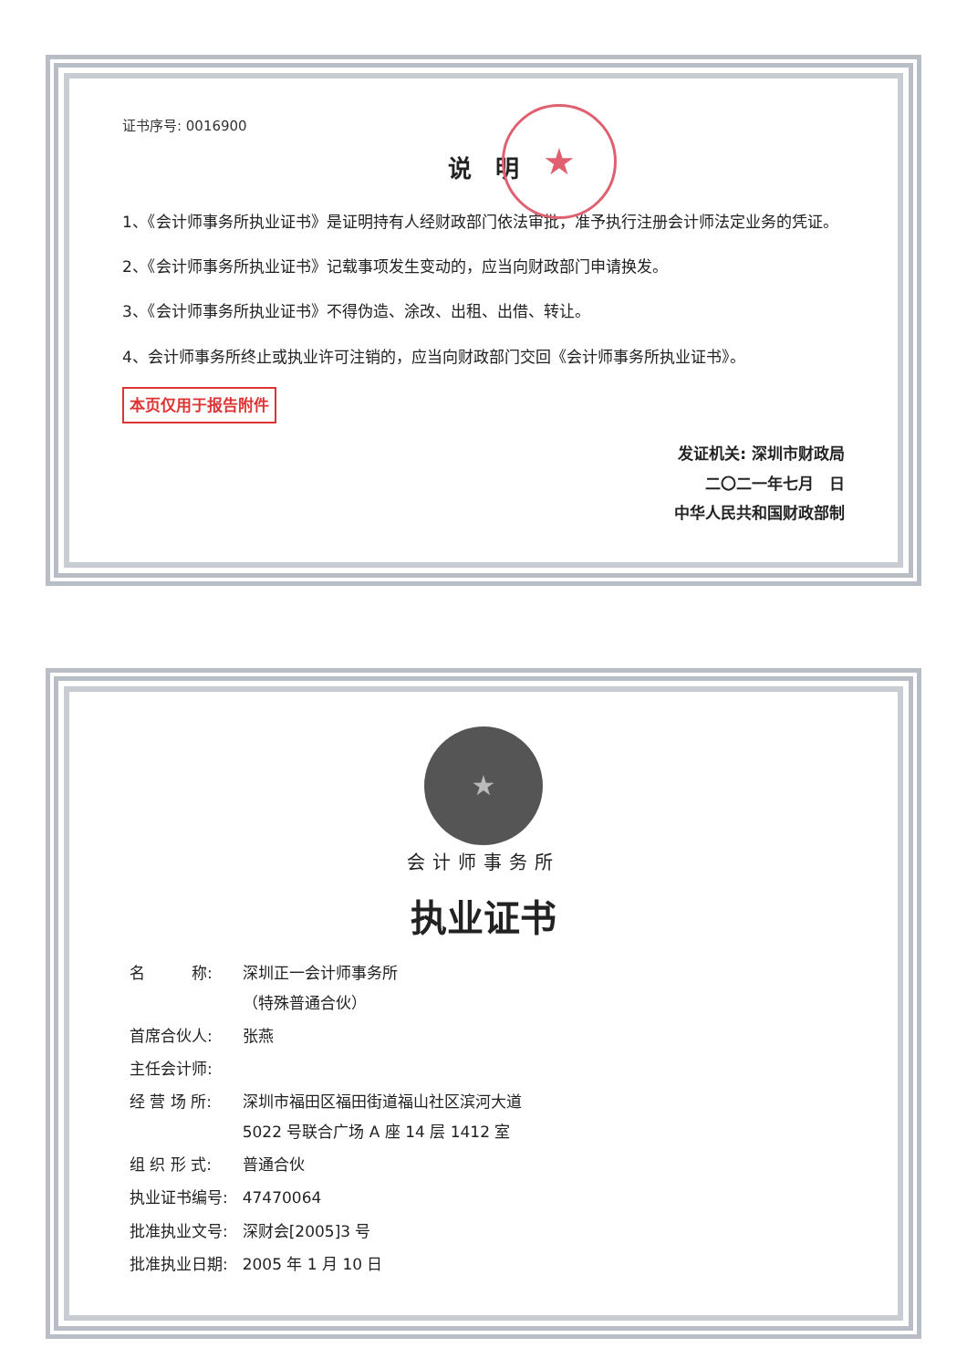证书序号: 0016900
说　明
★
1、《会计师事务所执业证书》是证明持有人经财政部门依法审批，准予执行注册会计师法定业务的凭证。
2、《会计师事务所执业证书》记载事项发生变动的，应当向财政部门申请换发。
3、《会计师事务所执业证书》不得伪造、涂改、出租、出借、转让。
4、会计师事务所终止或执业许可注销的，应当向财政部门交回《会计师事务所执业证书》。
本页仅用于报告附件
发证机关: 深圳市财政局
二〇二一年七月　日
中华人民共和国财政部制
★
会计师事务所
执业证书
| 名 称: | 深圳正一会计师事务所 （特殊普通合伙） |
| 首席合伙人: | 张燕 |
| 主任会计师: | |
| 经 营 场 所: | 深圳市福田区福田街道福山社区滨河大道 5022 号联合广场 A 座 14 层 1412 室 |
| 组 织 形 式: | 普通合伙 |
| 执业证书编号: | 47470064 |
| 批准执业文号: | 深财会[2005]3 号 |
| 批准执业日期: | 2005 年 1 月 10 日 |